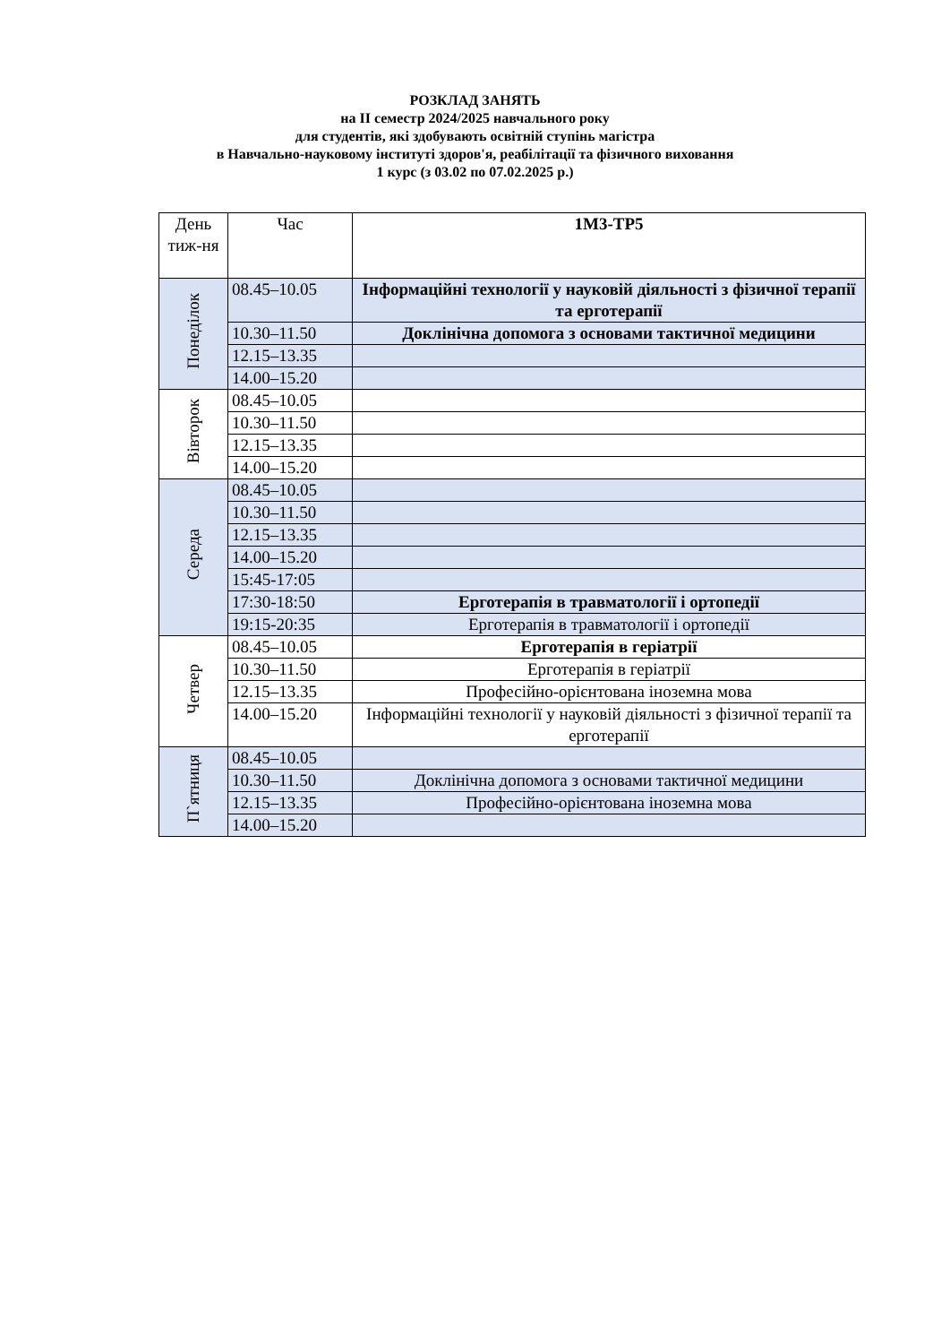РОЗКЛАД ЗАНЯТЬ
на II семестр 2024/2025 навчального року
для студентів, які здобувають освітній ступінь магістра
в Навчально-науковому інституті здоров'я, реабілітації та фізичного виховання
1 курс (з 03.02 по 07.02.2025 р.)
| День тиж-ня | Час | 1М3-ТР5 |
| --- | --- | --- |
| Понеділок | 08.45–10.05 | Інформаційні технології у науковій діяльності з фізичної терапії та ерготерапії |
| | 10.30–11.50 | Доклінічна допомога з основами тактичної медицини |
| | 12.15–13.35 | |
| | 14.00–15.20 | |
| Вівторок | 08.45–10.05 | |
| | 10.30–11.50 | |
| | 12.15–13.35 | |
| | 14.00–15.20 | |
| Середа | 08.45–10.05 | |
| | 10.30–11.50 | |
| | 12.15–13.35 | |
| | 14.00–15.20 | |
| | 15:45-17:05 | |
| | 17:30-18:50 | Ерготерапія в травматології і ортопедії |
| | 19:15-20:35 | Ерготерапія в травматології і ортопедії |
| Четвер | 08.45–10.05 | Ерготерапія в геріатрії |
| | 10.30–11.50 | Ерготерапія в геріатрії |
| | 12.15–13.35 | Професійно-орієнтована іноземна мова |
| | 14.00–15.20 | Інформаційні технології у науковій діяльності з фізичної терапії та ерготерапії |
| П`ятниця | 08.45–10.05 | |
| | 10.30–11.50 | Доклінічна допомога з основами тактичної медицини |
| | 12.15–13.35 | Професійно-орієнтована іноземна мова |
| | 14.00–15.20 | |